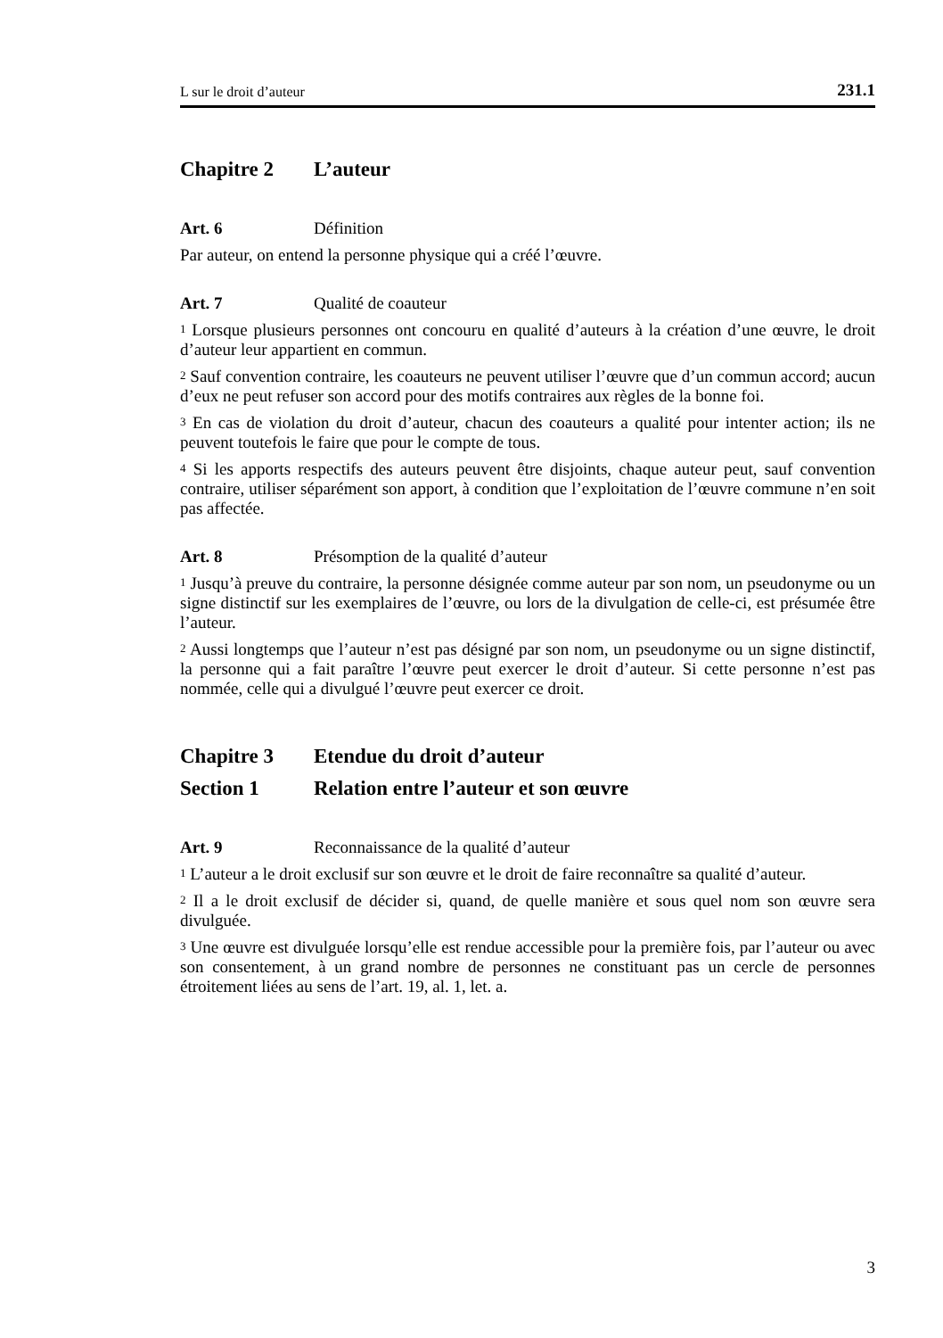L sur le droit d’auteur 231.1
Chapitre 2 L’auteur
Art. 6 Définition
Par auteur, on entend la personne physique qui a créé l’œuvre.
Art. 7 Qualité de coauteur
<sup>1</sup> Lorsque plusieurs personnes ont concouru en qualité d’auteurs à la création d’une œuvre, le droit d’auteur leur appartient en commun.
<sup>2</sup> Sauf convention contraire, les coauteurs ne peuvent utiliser l’œuvre que d’un commun accord; aucun d’eux ne peut refuser son accord pour des motifs contraires aux règles de la bonne foi.
<sup>3</sup> En cas de violation du droit d’auteur, chacun des coauteurs a qualité pour intenter action; ils ne peuvent toutefois le faire que pour le compte de tous.
<sup>4</sup> Si les apports respectifs des auteurs peuvent être disjoints, chaque auteur peut, sauf convention contraire, utiliser séparément son apport, à condition que l’exploitation de l’œuvre commune n’en soit pas affectée.
Art. 8 Présomption de la qualité d’auteur
<sup>1</sup> Jusqu’à preuve du contraire, la personne désignée comme auteur par son nom, un pseudonyme ou un signe distinctif sur les exemplaires de l’œuvre, ou lors de la divulgation de celle-ci, est présumée être l’auteur.
<sup>2</sup> Aussi longtemps que l’auteur n’est pas désigné par son nom, un pseudonyme ou un signe distinctif, la personne qui a fait paraître l’œuvre peut exercer le droit d’auteur. Si cette personne n’est pas nommée, celle qui a divulgué l’œuvre peut exercer ce droit.
Chapitre 3 Etendue du droit d’auteur
Section 1 Relation entre l’auteur et son œuvre
Art. 9 Reconnaissance de la qualité d’auteur
<sup>1</sup> L’auteur a le droit exclusif sur son œuvre et le droit de faire reconnaître sa qualité d’auteur.
<sup>2</sup> Il a le droit exclusif de décider si, quand, de quelle manière et sous quel nom son œuvre sera divulguée.
<sup>3</sup> Une œuvre est divulguée lorsqu’elle est rendue accessible pour la première fois, par l’auteur ou avec son consentement, à un grand nombre de personnes ne constituant pas un cercle de personnes étroitement liées au sens de l’art. 19, al. 1, let. a.
3